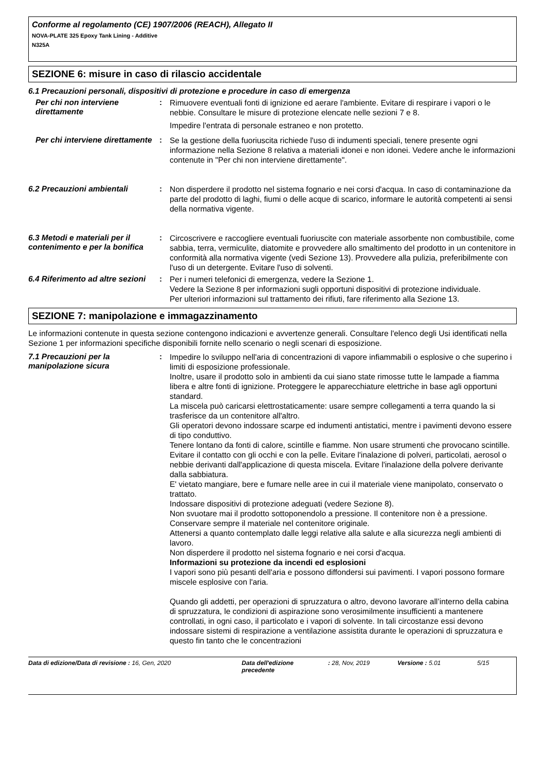Conforme al regolamento (CE) 1907/2006 (REACH), Allegato II
NOVA-PLATE 325 Epoxy Tank Lining - Additive
N325A
SEZIONE 6: misure in caso di rilascio accidentale
6.1 Precauzioni personali, dispositivi di protezione e procedure in caso di emergenza
Per chi non interviene direttamente
:
Rimuovere eventuali fonti di ignizione ed aerare l'ambiente. Evitare di respirare i vapori o le nebbie. Consultare le misure di protezione elencate nelle sezioni 7 e 8.
Impedire l'entrata di personale estraneo e non protetto.
Per chi interviene direttamente
:
Se la gestione della fuoriuscita richiede l'uso di indumenti speciali, tenere presente ogni informazione nella Sezione 8 relativa a materiali idonei e non idonei. Vedere anche le informazioni contenute in "Per chi non interviene direttamente".
6.2 Precauzioni ambientali :
Non disperdere il prodotto nel sistema fognario e nei corsi d'acqua. In caso di contaminazione da parte del prodotto di laghi, fiumi o delle acque di scarico, informare le autorità competenti ai sensi della normativa vigente.
6.3 Metodi e materiali per il contenimento e per la bonifica
:
Circoscrivere e raccogliere eventuali fuoriuscite con materiale assorbente non combustibile, come sabbia, terra, vermiculite, diatomite e provvedere allo smaltimento del prodotto in un contenitore in conformità alla normativa vigente (vedi Sezione 13). Provvedere alla pulizia, preferibilmente con l'uso di un detergente. Evitare l'uso di solventi.
6.4 Riferimento ad altre sezioni
:
Per i numeri telefonici di emergenza, vedere la Sezione 1.
Vedere la Sezione 8 per informazioni sugli opportuni dispositivi di protezione individuale.
Per ulteriori informazioni sul trattamento dei rifiuti, fare riferimento alla Sezione 13.
SEZIONE 7: manipolazione e immagazzinamento
Le informazioni contenute in questa sezione contengono indicazioni e avvertenze generali. Consultare l'elenco degli Usi identificati nella Sezione 1 per informazioni specifiche disponibili fornite nello scenario o negli scenari di esposizione.
7.1 Precauzioni per la manipolazione sicura
:
Impedire lo sviluppo nell'aria di concentrazioni di vapore infiammabili o esplosive o che superino i limiti di esposizione professionale.
Inoltre, usare il prodotto solo in ambienti da cui siano state rimosse tutte le lampade a fiamma libera e altre fonti di ignizione. Proteggere le apparecchiature elettriche in base agli opportuni standard.
La miscela può caricarsi elettrostaticamente: usare sempre collegamenti a terra quando la si trasferisce da un contenitore all'altro.
Gli operatori devono indossare scarpe ed indumenti antistatici, mentre i pavimenti devono essere di tipo conduttivo.
Tenere lontano da fonti di calore, scintille e fiamme. Non usare strumenti che provocano scintille.
Evitare il contatto con gli occhi e con la pelle. Evitare l'inalazione di polveri, particolati, aerosol o nebbie derivanti dall'applicazione di questa miscela. Evitare l'inalazione della polvere derivante dalla sabbiatura.
E' vietato mangiare, bere e fumare nelle aree in cui il materiale viene manipolato, conservato o trattato.
Indossare dispositivi di protezione adeguati (vedere Sezione 8).
Non svuotare mai il prodotto sottoponendolo a pressione. Il contenitore non è a pressione.
Conservare sempre il materiale nel contenitore originale.
Attenersi a quanto contemplato dalle leggi relative alla salute e alla sicurezza negli ambienti di lavoro.
Non disperdere il prodotto nel sistema fognario e nei corsi d'acqua.
Informazioni su protezione da incendi ed esplosioni
I vapori sono più pesanti dell'aria e possono diffondersi sui pavimenti. I vapori possono formare miscele esplosive con l'aria.
Quando gli addetti, per operazioni di spruzzatura o altro, devono lavorare all’interno della cabina di spruzzatura, le condizioni di aspirazione sono verosimilmente insufficienti a mantenere controllati, in ogni caso, il particolato e i vapori di solvente. In tali circostanze essi devono indossare sistemi di respirazione a ventilazione assistita durante le operazioni di spruzzatura e questo fin tanto che le concentrazioni
Data di edizione/Data di revisione : 16, Gen, 2020 Data dell'edizione precedente
: 28, Nov, 2019 Versione : 5.01 5/15